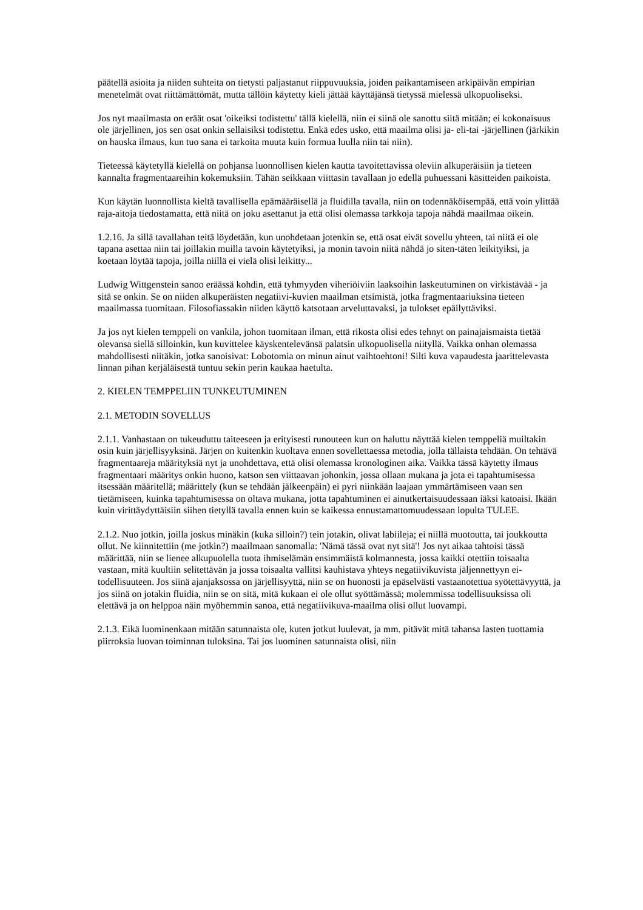päätellä asioita ja niiden suhteita on tietysti paljastanut riippuvuuksia, joiden paikantamiseen arkipäivän empirian menetelmät ovat riittämättömät, mutta tällöin käytetty kieli jättää käyttäjänsä tietyssä mielessä ulkopuoliseksi.
Jos nyt maailmasta on eräät osat 'oikeiksi todistettu' tällä kielellä, niin ei siinä ole sanottu siitä mitään; ei kokonaisuus ole järjellinen, jos sen osat onkin sellaisiksi todistettu. Enkä edes usko, että maailma olisi ja- eli-tai -järjellinen (järkikin on hauska ilmaus, kun tuo sana ei tarkoita muuta kuin formua luulla niin tai niin).
Tieteessä käytetyllä kielellä on pohjansa luonnollisen kielen kautta tavoitettavissa oleviin alkuperäisiin ja tieteen kannalta fragmentaareihin kokemuksiin. Tähän seikkaan viittasin tavallaan jo edellä puhuessani käsitteiden paikoista.
Kun käytän luonnollista kieltä tavallisella epämääräisellä ja fluidilla tavalla, niin on todennäköisempää, että voin ylittää raja-aitoja tiedostamatta, että niitä on joku asettanut ja että olisi olemassa tarkkoja tapoja nähdä maailmaa oikein.
1.2.16. Ja sillä tavallahan teitä löydetään, kun unohdetaan jotenkin se, että osat eivät sovellu yhteen, tai niitä ei ole tapana asettaa niin tai joillakin muilla tavoin käytetyiksi, ja monin tavoin niitä nähdä jo siten-täten leikityiksi, ja koetaan löytää tapoja, joilla niillä ei vielä olisi leikitty...
Ludwig Wittgenstein sanoo eräässä kohdin, että tyhmyyden viheriöiviin laaksoihin laskeutuminen on virkistävää - ja sitä se onkin. Se on niiden alkuperäisten negatiivi-kuvien maailman etsimistä, jotka fragmentaariuksina tieteen maailmassa tuomitaan. Filosofiassakin niiden käyttö katsotaan arveluttavaksi, ja tulokset epäilyttäviksi.
Ja jos nyt kielen temppeli on vankila, johon tuomitaan ilman, että rikosta olisi edes tehnyt on painajaismaista tietää olevansa siellä silloinkin, kun kuvittelee käyskentelevänsä palatsin ulkopuolisella niityllä. Vaikka onhan olemassa mahdollisesti niitäkin, jotka sanoisivat: Lobotomia on minun ainut vaihtoehtoni! Silti kuva vapaudesta jaarittelevasta linnan pihan kerjäläisestä tuntuu sekin perin kaukaa haetulta.
2. KIELEN TEMPPELIIN TUNKEUTUMINEN
2.1. METODIN SOVELLUS
2.1.1. Vanhastaan on tukeuduttu taiteeseen ja erityisesti runouteen kun on haluttu näyttää kielen temppeliä muiltakin osin kuin järjellisyyksinä. Järjen on kuitenkin kuoltava ennen sovellettaessa metodia, jolla tällaista tehdään. On tehtävä fragmentaareja määrityksiä nyt ja unohdettava, että olisi olemassa kronologinen aika. Vaikka tässä käytetty ilmaus fragmentaari määritys onkin huono, katson sen viittaavan johonkin, jossa ollaan mukana ja jota ei tapahtumisessa itsessään määritellä; määrittely (kun se tehdään jälkeenpäin) ei pyri niinkään laajaan ymmärtämiseen vaan sen tietämiseen, kuinka tapahtumisessa on oltava mukana, jotta tapahtuminen ei ainutkertaisuudessaan iäksi katoaisi. Ikään kuin virittäydyttäisiin siihen tietyllä tavalla ennen kuin se kaikessa ennustamattomuudessaan lopulta TULEE.
2.1.2. Nuo jotkin, joilla joskus minäkin (kuka silloin?) tein jotakin, olivat labiileja; ei niillä muotoutta, tai joukkoutta ollut. Ne kiinnitettiin (me jotkin?) maailmaan sanomalla: 'Nämä tässä ovat nyt sitä'! Jos nyt aikaa tahtoisi tässä määrittää, niin se lienee alkupuolella tuota ihmiselämän ensimmäistä kolmannesta, jossa kaikki otettiin toisaalta vastaan, mitä kuultiin selitettävän ja jossa toisaalta vallitsi kauhistava yhteys negatiivikuvista jäljennettyyn ei-todellisuuteen. Jos siinä ajanjaksossa on järjellisyyttä, niin se on huonosti ja epäselvästi vastaanotettua syötettävyyttä, ja jos siinä on jotakin fluidia, niin se on sitä, mitä kukaan ei ole ollut syöttämässä; molemmissa todellisuuksissa oli elettävä ja on helppoa näin myöhemmin sanoa, että negatiivikuva-maailma olisi ollut luovampi.
2.1.3. Eikä luominenkaan mitään satunnaista ole, kuten jotkut luulevat, ja mm. pitävät mitä tahansa lasten tuottamia piirroksia luovan toiminnan tuloksina. Tai jos luominen satunnaista olisi, niin